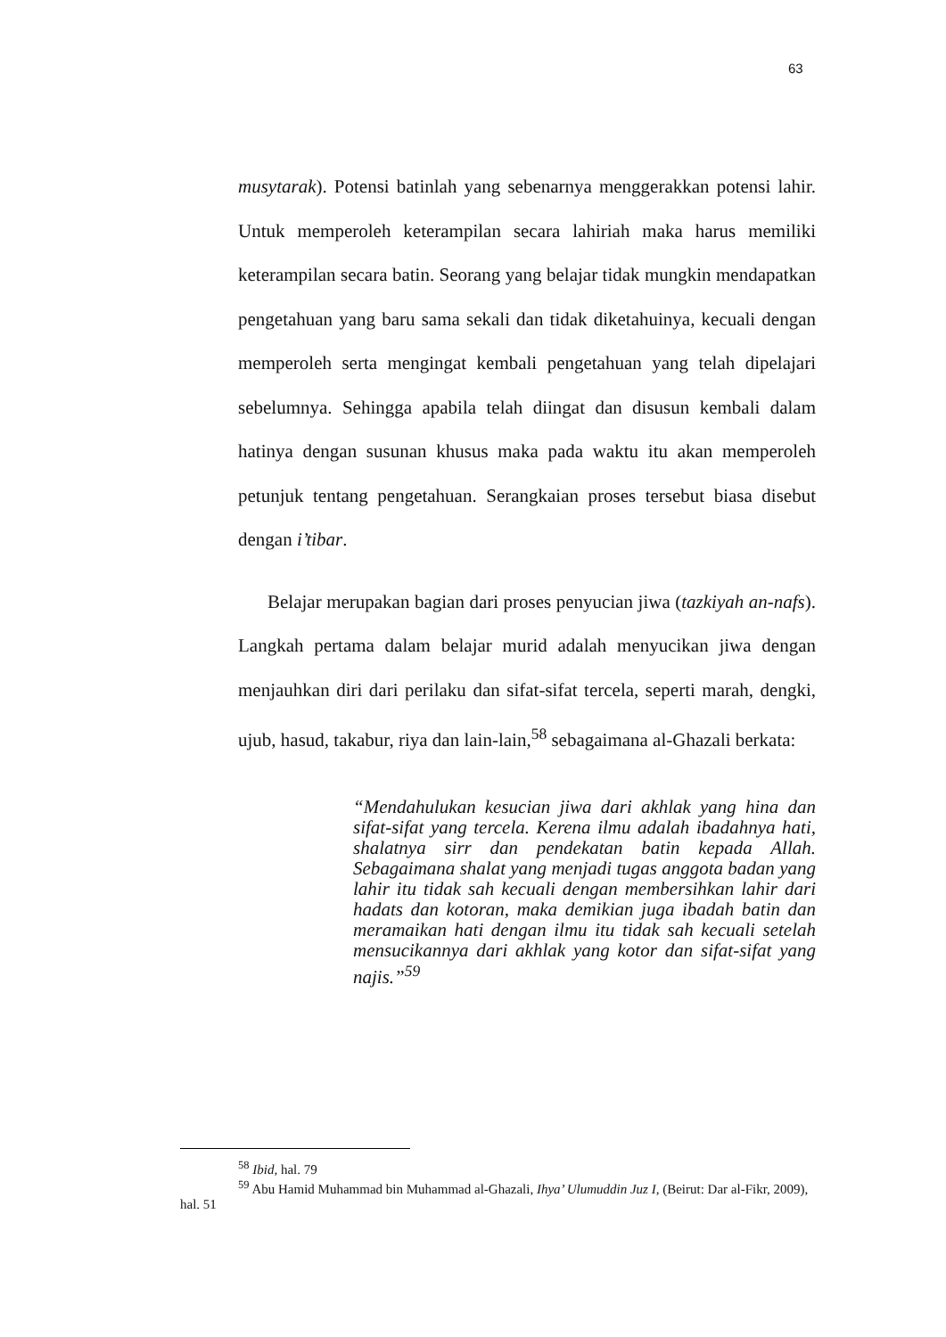63
musytarak). Potensi batinlah yang sebenarnya menggerakkan potensi lahir. Untuk memperoleh keterampilan secara lahiriah maka harus memiliki keterampilan secara batin. Seorang yang belajar tidak mungkin mendapatkan pengetahuan yang baru sama sekali dan tidak diketahuinya, kecuali dengan memperoleh serta mengingat kembali pengetahuan yang telah dipelajari sebelumnya. Sehingga apabila telah diingat dan disusun kembali dalam hatinya dengan susunan khusus maka pada waktu itu akan memperoleh petunjuk tentang pengetahuan. Serangkaian proses tersebut biasa disebut dengan i’tibar.
Belajar merupakan bagian dari proses penyucian jiwa (tazkiyah an-nafs). Langkah pertama dalam belajar murid adalah menyucikan jiwa dengan menjauhkan diri dari perilaku dan sifat-sifat tercela, seperti marah, dengki, ujub, hasud, takabur, riya dan lain-lain,<sup>58</sup> sebagaimana al-Ghazali berkata:
“Mendahulukan kesucian jiwa dari akhlak yang hina dan sifat-sifat yang tercela. Kerena ilmu adalah ibadahnya hati, shalatnya sirr dan pendekatan batin kepada Allah. Sebagaimana shalat yang menjadi tugas anggota badan yang lahir itu tidak sah kecuali dengan membersihkan lahir dari hadats dan kotoran, maka demikian juga ibadah batin dan meramaikan hati dengan ilmu itu tidak sah kecuali setelah mensucikannya dari akhlak yang kotor dan sifat-sifat yang najis.”<sup>59</sup>
<sup>58</sup> Ibid, hal. 79
<sup>59</sup> Abu Hamid Muhammad bin Muhammad al-Ghazali, Ihya’ Ulumuddin Juz I, (Beirut: Dar al-Fikr, 2009), hal. 51